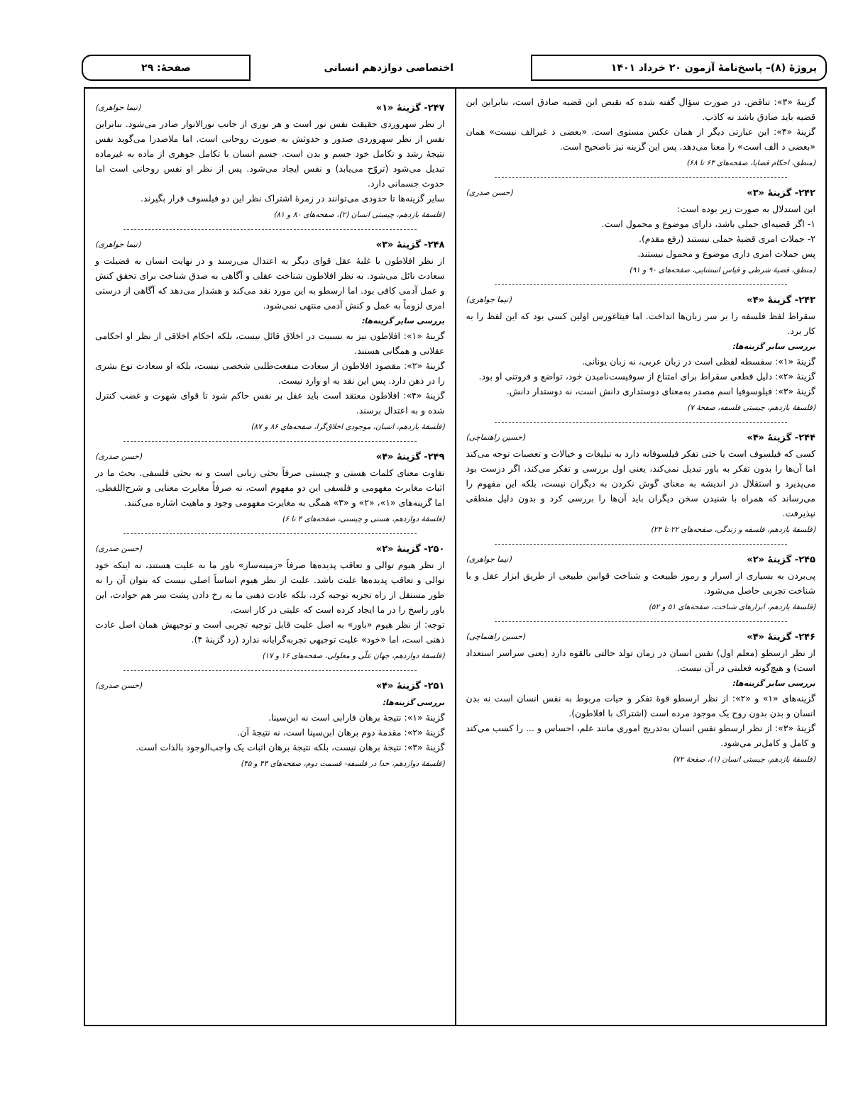پروژهٔ (۸)– پاسخ‌نامهٔ آزمون ۲۰ خرداد ۱۴۰۱
اختصاصی دوازدهم انسانی
صفحهٔ: ۲۹
گزینهٔ «۳»: تناقض. در صورت سؤال گفته شده که نقیض این قضیه صادق است، بنابراین این قضیه باید صادق باشد نه کاذب.
گزینهٔ «۴»: این عبارتی دیگر از همان عکس مستوی است. «بعضی د غیرالف نیست» همان «بعضی د الف است» را معنا می‌دهد. پس این گزینه نیز ناصحیح است.
(منطق، احکام قضایا، صفحه‌های ۶۳ تا ۶۸)
۲۴۲- گزینهٔ «۳» (حسن صدری)
این استدلال به صورت زیر بوده است:
۱- اگر قضیه‌ای حملی باشد، دارای موضوع و محمول است.
۲- جملات امری قضیهٔ حملی نیستند (رفع مقدم).
پس جملات امری داری موضوع و محمول نیستند.
(منطق، قضیهٔ شرطی و قیاس استثنایی، صفحه‌های ۹۰ و ۹۱)
۲۴۳- گزینهٔ «۴» (نیما جواهری)
سقراط لفظ فلسفه را بر سر زبان‌ها انداخت. اما فیثاغورس اولین کسی بود که این لفظ را به کار برد.
بررسی سایر گزینه‌ها:
گزینهٔ «۱»: سفسطه لفظی است در زبان عربی، نه زبان یونانی.
گزینهٔ «۲»: دلیل قطعی سقراط برای امتناع از سوفیست‌نامیدن خود، تواضع و فروتنی او بود.
گزینهٔ «۳»: فیلوسوفیا اسم مصدر به‌معنای دوستداری دانش است، نه دوستدار دانش.
(فلسفهٔ یازدهم، چیستی فلسفه، صفحهٔ ۷)
۲۴۴- گزینهٔ «۴» (حسین راهنماچی)
کسی که فیلسوف است یا حتی تفکر فیلسوفانه دارد به تبلیغات و خیالات و تعصبات توجه می‌کند اما آن‌ها را بدون تفکر به باور تبدیل نمی‌کند، یعنی اول بررسی و تفکر می‌کند، اگر درست بود می‌پذیرد و استقلال در اندیشه به معنای گوش نکردن به دیگران نیست، بلکه این مفهوم را می‌رساند که همراه با شنیدن سخن دیگران باید آن‌ها را بررسی کرد و بدون دلیل منطقی نپذیرفت.
(فلسفهٔ یازدهم، فلسفه و زندگی، صفحه‌های ۲۲ تا ۲۴)
۲۴۵- گزینهٔ «۲» (نیما جواهری)
پی‌بردن به بسیاری از اسرار و رموز طبیعت و شناخت قوانین طبیعی از طریق ابزار عقل و با شناخت تجربی حاصل می‌شود.
(فلسفهٔ یازدهم، ابزارهای شناخت، صفحه‌های ۵۱ و ۵۲)
۲۴۶- گزینهٔ «۴» (حسین راهنماچی)
از نظر ارسطو (معلم اول) نفس انسان در زمان تولد حالتی بالقوه دارد (یعنی سراسر استعداد است) و هیچ‌گونه فعلیتی در آن نیست.
بررسی سایر گزینه‌ها:
گزینه‌های «۱» و «۲»: از نظر ارسطو قوهٔ تفکر و حیات مربوط به نفس انسان است نه بدن انسان و بدن بدون روح یک موجود مرده است (اشتراک با افلاطون).
گزینهٔ «۳»: از نظر ارسطو نفس انسان به‌تدریج اموری مانند علم، احساس و ... را کسب می‌کند و کامل و کامل‌تر می‌شود.
(فلسفهٔ یازدهم، چیستی انسان (۱)، صفحهٔ ۷۲)
۲۴۷- گزینهٔ «۱» (نیما جواهری)
از نظر سهروردی حقیقت نفس نور است و هر نوری از جانب نورالانوار صادر می‌شود. بنابراین نفس از نظر سهروردی صدور و حدوثش به صورت روحانی است. اما ملاصدرا می‌گوید نفس نتیجهٔ رشد و تکامل خود جسم و بدن است. جسم انسان با تکامل جوهری از ماده به غیرماده تبدیل می‌شود (تروّح می‌یابد) و نفس ایجاد می‌شود. پس از نظر او نفس روحانی است اما حدوث جسمانی دارد.
سایر گزینه‌ها تا حدودی می‌توانند در زمرهٔ اشتراک نظر این دو فیلسوف قرار بگیرند.
(فلسفهٔ یازدهم، چیستی انسان (۲)، صفحه‌های ۸۰ و ۸۱)
۲۴۸- گزینهٔ «۳» (نیما جواهری)
از نظر افلاطون با غلبهٔ عقل قوای دیگر به اعتدال می‌رسند و در نهایت انسان به فضیلت و سعادت نائل می‌شود. به نظر افلاطون شناخت عقلی و آگاهی به صدق شناخت برای تحقق کنش و عمل آدمی کافی بود. اما ارسطو به این مورد نقد می‌کند و هشدار می‌دهد که آگاهی از درستی امری لزوماً به عمل و کنش آدمی منتهی نمی‌شود.
بررسی سایر گزینه‌ها:
گزینهٔ «۱»: افلاطون نیز به نسبیت در اخلاق قائل نیست، بلکه احکام اخلاقی از نظر او احکامی عقلانی و همگانی هستند.
گزینهٔ «۲»: مقصود افلاطون از سعادت منفعت‌طلبی شخصی نیست، بلکه او سعادت نوع بشری را در ذهن دارد. پس این نقد به او وارد نیست.
گزینهٔ «۴»: افلاطون معتقد است باید عقل بر نفس حاکم شود تا قوای شهوت و غضب کنترل شده و به اعتدال برسند.
(فلسفهٔ یازدهم، انسان، موجودی اخلاق‌گرا، صفحه‌های ۸۶ و ۸۷)
۲۴۹- گزینهٔ «۴» (حسن صدری)
تفاوت معنای کلمات هستی و چیستی صرفاً بحثی زبانی است و نه بحثی فلسفی. بحث ما در اثبات مغایرت مفهومی و فلسفی این دو مفهوم است، نه صرفاً مغایرت معنایی و شرح‌اللفظی. اما گزینه‌های «۱»، «۲» و «۳» همگی به مغایرت مفهومی وجود و ماهیت اشاره می‌کنند.
(فلسفهٔ دوازدهم، هستی و چیستی، صفحه‌های ۴ تا ۶)
۲۵۰- گزینهٔ «۲» (حسن صدری)
از نظر هیوم توالی و تعاقب پدیده‌ها صرفاً «زمینه‌ساز» باور ما به علیت هستند، نه اینکه خود توالی و تعاقب پدیده‌ها علیت باشد. علیت از نظر هیوم اساساً اصلی نیست که بتوان آن را به طور مستقل از راه تجربه توجیه کرد، بلکه عادت ذهنی ما به رخ دادن پشت سر هم حوادث، این باور راسخ را در ما ایجاد کرده است که علیتی در کار است.
توجه: از نظر هیوم «باور» به اصل علیت قابل توجیه تجربی است و توجیهش همان اصل عادت ذهنی است، اما «خود» علیت توجیهی تجربه‌گرایانه ندارد (رد گزینهٔ ۴).
(فلسفهٔ دوازدهم، جهان علّی و معلولی، صفحه‌های ۱۶ و ۱۷)
۲۵۱- گزینهٔ «۴» (حسن صدری)
بررسی گزینه‌ها:
گزینهٔ «۱»: نتیجهٔ برهان فارابی است نه ابن‌سینا.
گزینهٔ «۲»: مقدمهٔ دوم برهان ابن‌سینا است، نه نتیجهٔ آن.
گزینهٔ «۳»: نتیجهٔ برهان نیست، بلکه نتیجهٔ برهان اثبات یک واجب‌الوجود بالذات است.
(فلسفهٔ دوازدهم، خدا در فلسفه- قسمت دوم، صفحه‌های ۴۴ و ۴۵)